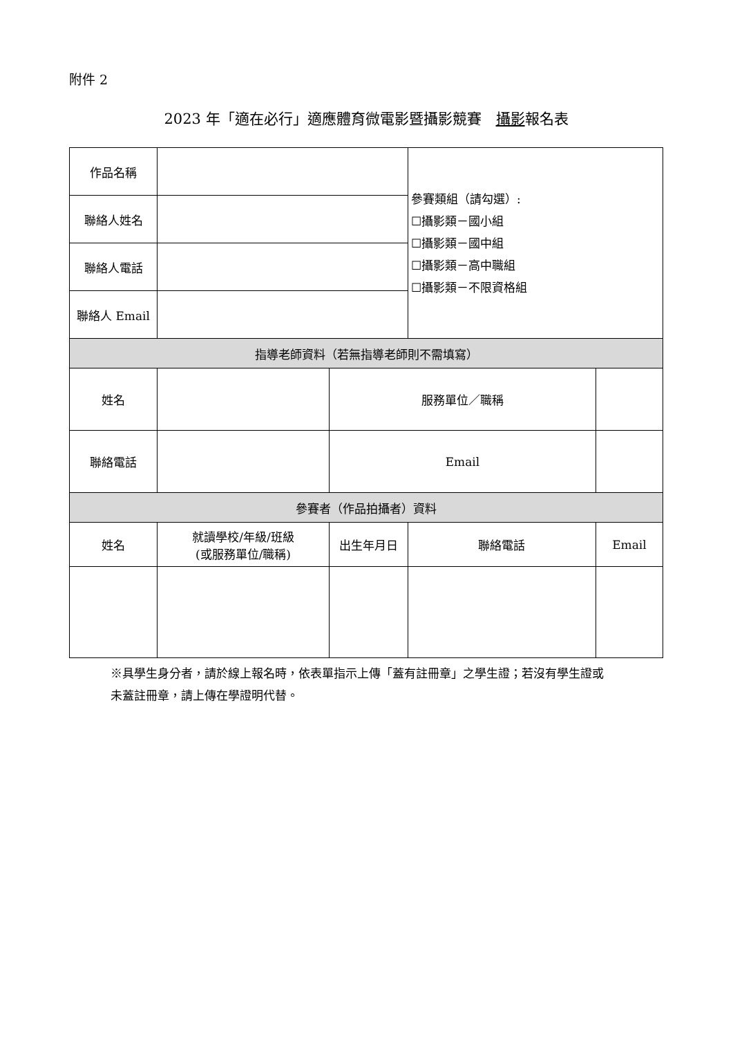附件 2
2023 年「適在必行」適應體育微電影暨攝影競賽　攝影報名表
| 作品名稱 | | | 參賽類組（請勾選）: ☐攝影類－國小組 ☐攝影類－國中組 ☐攝影類－高中職組 ☐攝影類－不限資格組 | | |
| 聯絡人姓名 | | | | | |
| 聯絡人電話 | | | | | |
| 聯絡人 Email | | | | | |
| 指導老師資料（若無指導老師則不需填寫） | | | | | |
| 姓名 | | 服務單位／職稱 | | | |
| 聯絡電話 | | Email | | | |
| 參賽者（作品拍攝者）資料 | | | | | |
| 姓名 | 就讀學校/年級/班級 (或服務單位/職稱) | 出生年月日 | 聯絡電話 | | Email |
※具學生身分者，請於線上報名時，依表單指示上傳「蓋有註冊章」之學生證；若沒有學生證或未蓋註冊章，請上傳在學證明代替。